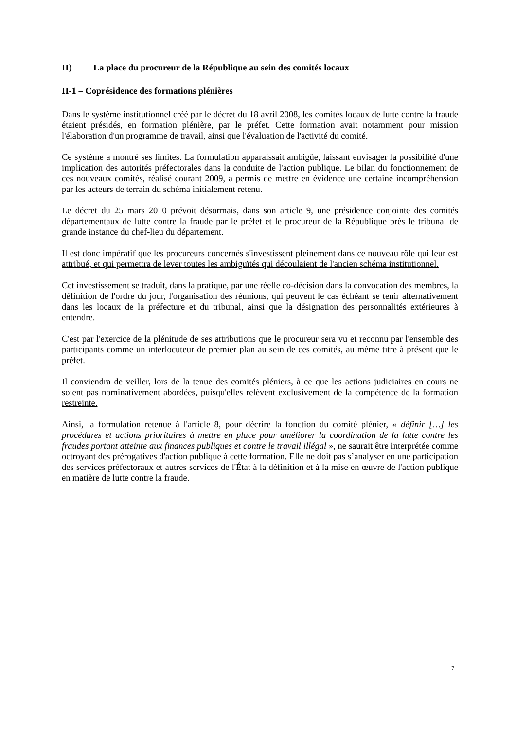II) La place du procureur de la République au sein des comités locaux
II-1 – Coprésidence des formations plénières
Dans le système institutionnel créé par le décret du 18 avril 2008, les comités locaux de lutte contre la fraude étaient présidés, en formation plénière, par le préfet. Cette formation avait notamment pour mission l'élaboration d'un programme de travail, ainsi que l'évaluation de l'activité du comité.
Ce système a montré ses limites. La formulation apparaissait ambigüe, laissant envisager la possibilité d'une implication des autorités préfectorales dans la conduite de l'action publique. Le bilan du fonctionnement de ces nouveaux comités, réalisé courant 2009, a permis de mettre en évidence une certaine incompréhension par les acteurs de terrain du schéma initialement retenu.
Le décret du 25 mars 2010 prévoit désormais, dans son article 9, une présidence conjointe des comités départementaux de lutte contre la fraude par le préfet et le procureur de la République près le tribunal de grande instance du chef-lieu du département.
Il est donc impératif que les procureurs concernés s'investissent pleinement dans ce nouveau rôle qui leur est attribué, et qui permettra de lever toutes les ambiguïtés qui découlaient de l'ancien schéma institutionnel.
Cet investissement se traduit, dans la pratique, par une réelle co-décision dans la convocation des membres, la définition de l'ordre du jour, l'organisation des réunions, qui peuvent le cas échéant se tenir alternativement dans les locaux de la préfecture et du tribunal, ainsi que la désignation des personnalités extérieures à entendre.
C'est par l'exercice de la plénitude de ses attributions que le procureur sera vu et reconnu par l'ensemble des participants comme un interlocuteur de premier plan au sein de ces comités, au même titre à présent que le préfet.
Il conviendra de veiller, lors de la tenue des comités pléniers, à ce que les actions judiciaires en cours ne soient pas nominativement abordées, puisqu'elles relèvent exclusivement de la compétence de la formation restreinte.
Ainsi, la formulation retenue à l'article 8, pour décrire la fonction du comité plénier, « définir […] les procédures et actions prioritaires à mettre en place pour améliorer la coordination de la lutte contre les fraudes portant atteinte aux finances publiques et contre le travail illégal », ne saurait être interprétée comme octroyant des prérogatives d'action publique à cette formation. Elle ne doit pas s’analyser en une participation des services préfectoraux et autres services de l'État à la définition et à la mise en œuvre de l'action publique en matière de lutte contre la fraude.
7